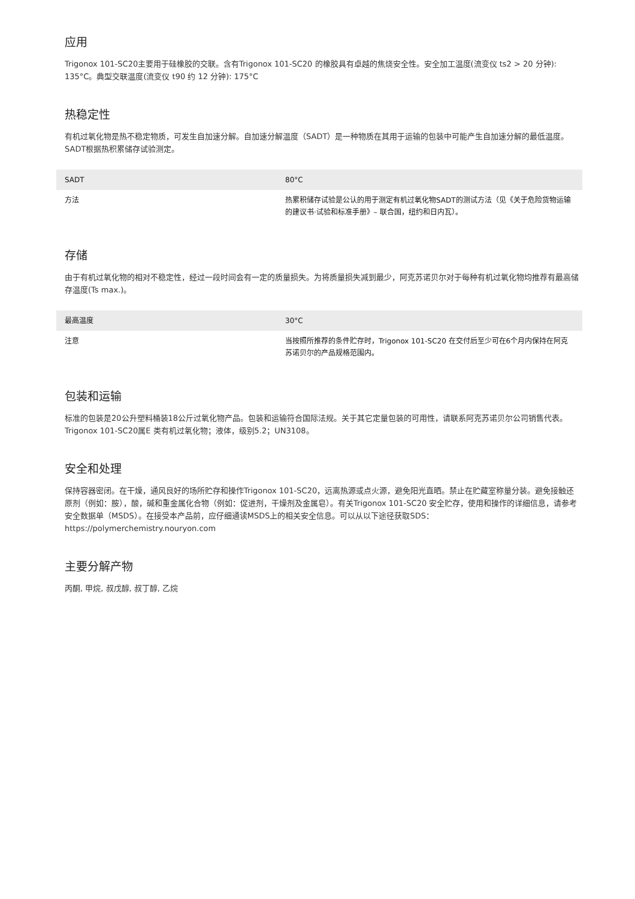应用
Trigonox 101-SC20主要用于硅橡胶的交联。含有Trigonox 101-SC20 的橡胶具有卓越的焦烧安全性。安全加工温度(流变仪 ts2 > 20 分钟): 135°C。典型交联温度(流变仪 t90 约 12 分钟): 175°C
热稳定性
有机过氧化物是热不稳定物质，可发生自加速分解。自加速分解温度（SADT）是一种物质在其用于运输的包装中可能产生自加速分解的最低温度。SADT根据热积累储存试验测定。
| SADT | 80°C |
| 方法 | 热累积储存试验是公认的用于测定有机过氧化物SADT的测试方法（见《关于危险货物运输的建议书·试验和标准手册》– 联合国，纽约和日内瓦）。 |
存储
由于有机过氧化物的相对不稳定性，经过一段时间会有一定的质量损失。为将质量损失减到最少，阿克苏诺贝尔对于每种有机过氧化物均推荐有最高储存温度(Ts max.)。
| 最高温度 | 30°C |
| 注意 | 当按照所推荐的条件贮存时，Trigonox 101-SC20 在交付后至少可在6个月内保持在阿克苏诺贝尔的产品规格范围内。 |
包装和运输
标准的包装是20公升塑料桶装18公斤过氧化物产品。包装和运输符合国际法规。关于其它定量包装的可用性，请联系阿克苏诺贝尔公司销售代表。Trigonox 101-SC20属E 类有机过氧化物；液体，级别5.2；UN3108。
安全和处理
保持容器密闭。在干燥，通风良好的场所贮存和操作Trigonox 101-SC20，远离热源或点火源，避免阳光直晒。禁止在贮藏室称量分装。避免接触还原剂（例如：胺），酸，碱和重金属化合物（例如：促进剂，干燥剂及金属皂）。有关Trigonox 101-SC20 安全贮存，使用和操作的详细信息，请参考安全数据单（MSDS）。在接受本产品前，应仔细通读MSDS上的相关安全信息。可以从以下途径获取SDS：https://polymerchemistry.nouryon.com
主要分解产物
丙酮, 甲烷, 叔戊醇, 叔丁醇, 乙烷